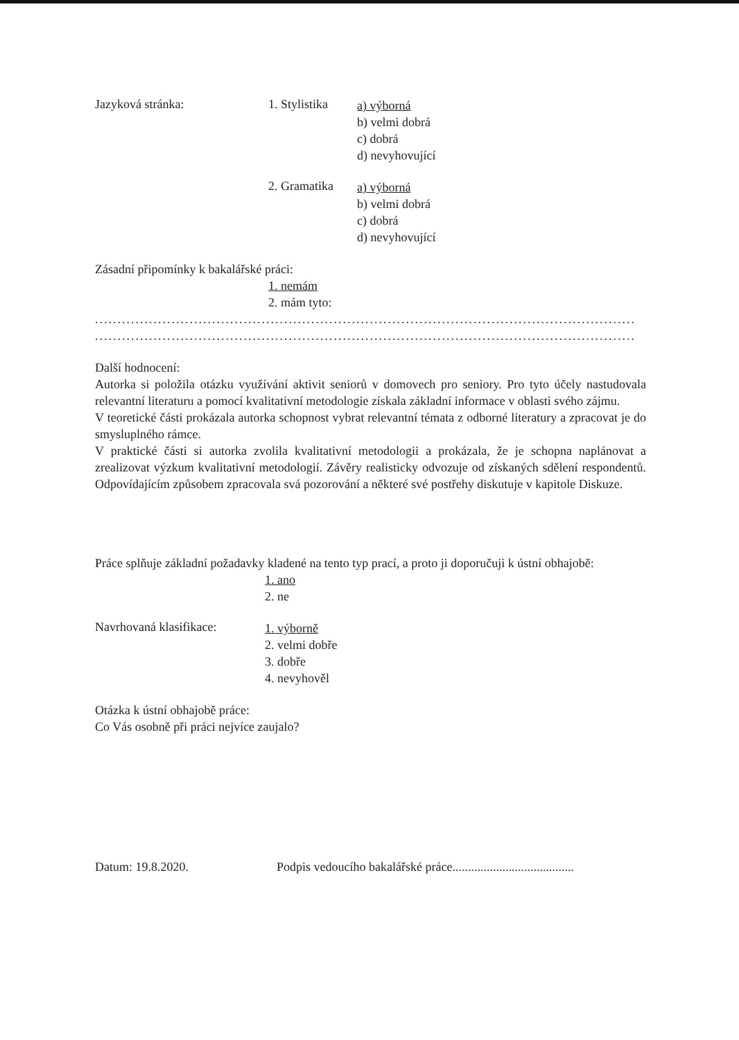Jazyková stránka: 1. Stylistika
a) výborná
b) velmi dobrá
c) dobrá
d) nevyhovující
2. Gramatika
a) výborná
b) velmi dobrá
c) dobrá
d) nevyhovující
Zásadní připomínky k bakalářské práci:
1. nemám
2. mám tyto:
..........................................................................................................................................
..........................................................................................................................................
Další hodnocení:
Autorka si položila otázku využívání aktivit seniorů v domovech pro seniory. Pro tyto účely nastudovala relevantní literaturu a pomocí kvalitativní metodologie získala základní informace v oblasti svého zájmu.
V teoretické části prokázala autorka schopnost vybrat relevantní témata z odborné literatury a zpracovat je do smysluplného rámce.
V praktické části si autorka zvolila kvalitativní metodologii a prokázala, že je schopna naplánovat a zrealizovat výzkum kvalitativní metodologií. Závěry realisticky odvozuje od získaných sdělení respondentů. Odpovídajícím způsobem zpracovala svá pozorování a některé své postřehy diskutuje v kapitole Diskuze.
Práce splňuje základní požadavky kladené na tento typ prací, a proto ji doporučuji k ústní obhajobě:
1. ano
2. ne
Navrhovaná klasifikace:
1. výborně
2. velmi dobře
3. dobře
4. nevyhověl
Otázka k ústní obhajobě práce:
Co Vás osobně při práci nejvíce zaujalo?
Datum: 19.8.2020. Podpis vedoucího bakalářské práce.......................................